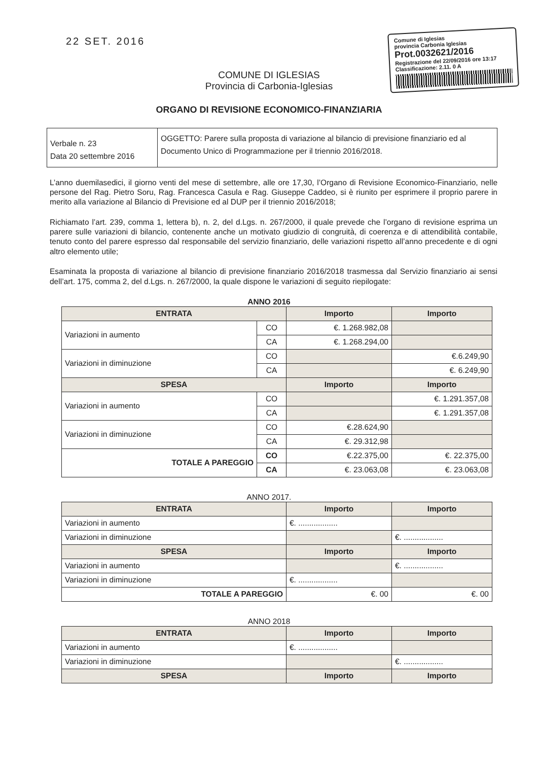22 SET. 2016
Comune di Iglesias
provincia Carbonia Iglesias
Prot.0032621/2016
Registrazione del 22/09/2016 ore 13:17
Classificazione: 2.11. 0 A
COMUNE DI IGLESIAS
Provincia di Carbonia-Iglesias
ORGANO DI REVISIONE ECONOMICO-FINANZIARIA
| Verbale n. 23 Data 20 settembre 2016 | OGGETTO: Parere sulla proposta di variazione al bilancio di previsione finanziario ed al Documento Unico di Programmazione per il triennio 2016/2018. |
L’anno duemilasedici, il giorno venti del mese di settembre, alle ore 17,30, l’Organo di Revisione Economico-Finanziario, nelle persone del Rag. Pietro Soru, Rag. Francesca Casula e Rag. Giuseppe Caddeo, si è riunito per esprimere il proprio parere in merito alla variazione al Bilancio di Previsione ed al DUP per il triennio 2016/2018;
Richiamato l’art. 239, comma 1, lettera b), n. 2, del d.Lgs. n. 267/2000, il quale prevede che l’organo di revisione esprima un parere sulle variazioni di bilancio, contenente anche un motivato giudizio di congruità, di coerenza e di attendibilità contabile, tenuto conto del parere espresso dal responsabile del servizio finanziario, delle variazioni rispetto all’anno precedente e di ogni altro elemento utile;
Esaminata la proposta di variazione al bilancio di previsione finanziario 2016/2018 trasmessa dal Servizio finanziario ai sensi dell’art. 175, comma 2, del d.Lgs. n. 267/2000, la quale dispone le variazioni di seguito riepilogate:
ANNO 2016
| ENTRATA | | Importo | Importo |
| Variazioni in aumento | CO | €. 1.268.982,08 | |
| | CA | €. 1.268.294,00 | |
| Variazioni in diminuzione | CO | | €.6.249,90 |
| | CA | | €. 6.249,90 |
| SPESA | | Importo | Importo |
| Variazioni in aumento | CO | | €. 1.291.357,08 |
| | CA | | €. 1.291.357,08 |
| Variazioni in diminuzione | CO | €.28.624,90 | |
| | CA | €. 29.312,98 | |
| TOTALE A PAREGGIO | CO | €.22.375,00 | €. 22.375,00 |
| | CA | €. 23.063,08 | €. 23.063,08 |
ANNO 2017.
| ENTRATA | Importo | Importo |
| Variazioni in aumento | €. .................. | |
| Variazioni in diminuzione | | €. .................. |
| SPESA | Importo | Importo |
| Variazioni in aumento | | €. .................. |
| Variazioni in diminuzione | €. .................. | |
| TOTALE A PAREGGIO | €. 00 | €. 00 |
ANNO 2018
| ENTRATA | Importo | Importo |
| Variazioni in aumento | €. .................. | |
| Variazioni in diminuzione | | €. .................. |
| SPESA | Importo | Importo |